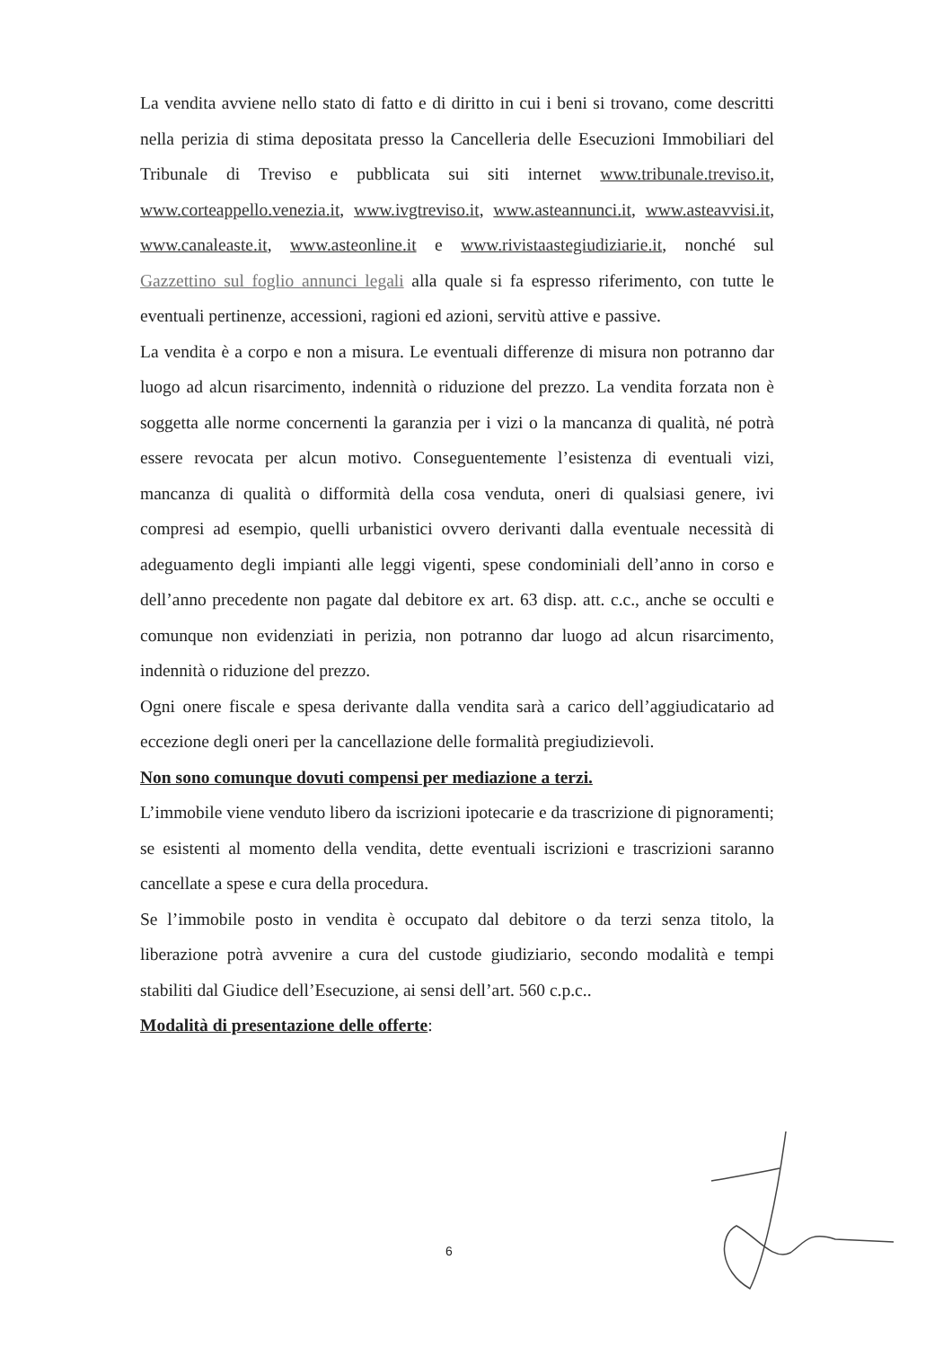La vendita avviene nello stato di fatto e di diritto in cui i beni si trovano, come descritti nella perizia di stima depositata presso la Cancelleria delle Esecuzioni Immobiliari del Tribunale di Treviso e pubblicata sui siti internet www.tribunale.treviso.it, www.corteappello.venezia.it, www.ivgtreviso.it, www.asteannunci.it, www.asteavvisi.it, www.canaleaste.it, www.asteonline.it e www.rivistaastegiudiziarie.it, nonché sul Gazzettino sul foglio annunci legali alla quale si fa espresso riferimento, con tutte le eventuali pertinenze, accessioni, ragioni ed azioni, servitù attive e passive.
La vendita è a corpo e non a misura. Le eventuali differenze di misura non potranno dar luogo ad alcun risarcimento, indennità o riduzione del prezzo. La vendita forzata non è soggetta alle norme concernenti la garanzia per i vizi o la mancanza di qualità, né potrà essere revocata per alcun motivo. Conseguentemente l’esistenza di eventuali vizi, mancanza di qualità o difformità della cosa venduta, oneri di qualsiasi genere, ivi compresi ad esempio, quelli urbanistici ovvero derivanti dalla eventuale necessità di adeguamento degli impianti alle leggi vigenti, spese condominiali dell’anno in corso e dell’anno precedente non pagate dal debitore ex art. 63 disp. att. c.c., anche se occulti e comunque non evidenziati in perizia, non potranno dar luogo ad alcun risarcimento, indennità o riduzione del prezzo.
Ogni onere fiscale e spesa derivante dalla vendita sarà a carico dell’aggiudicatario ad eccezione degli oneri per la cancellazione delle formalità pregiudizievoli.
Non sono comunque dovuti compensi per mediazione a terzi.
L’immobile viene venduto libero da iscrizioni ipotecarie e da trascrizione di pignoramenti; se esistenti al momento della vendita, dette eventuali iscrizioni e trascrizioni saranno cancellate a spese e cura della procedura.
Se l’immobile posto in vendita è occupato dal debitore o da terzi senza titolo, la liberazione potrà avvenire a cura del custode giudiziario, secondo modalità e tempi stabiliti dal Giudice dell’Esecuzione, ai sensi dell’art. 560 c.p.c..
Modalità di presentazione delle offerte:
6